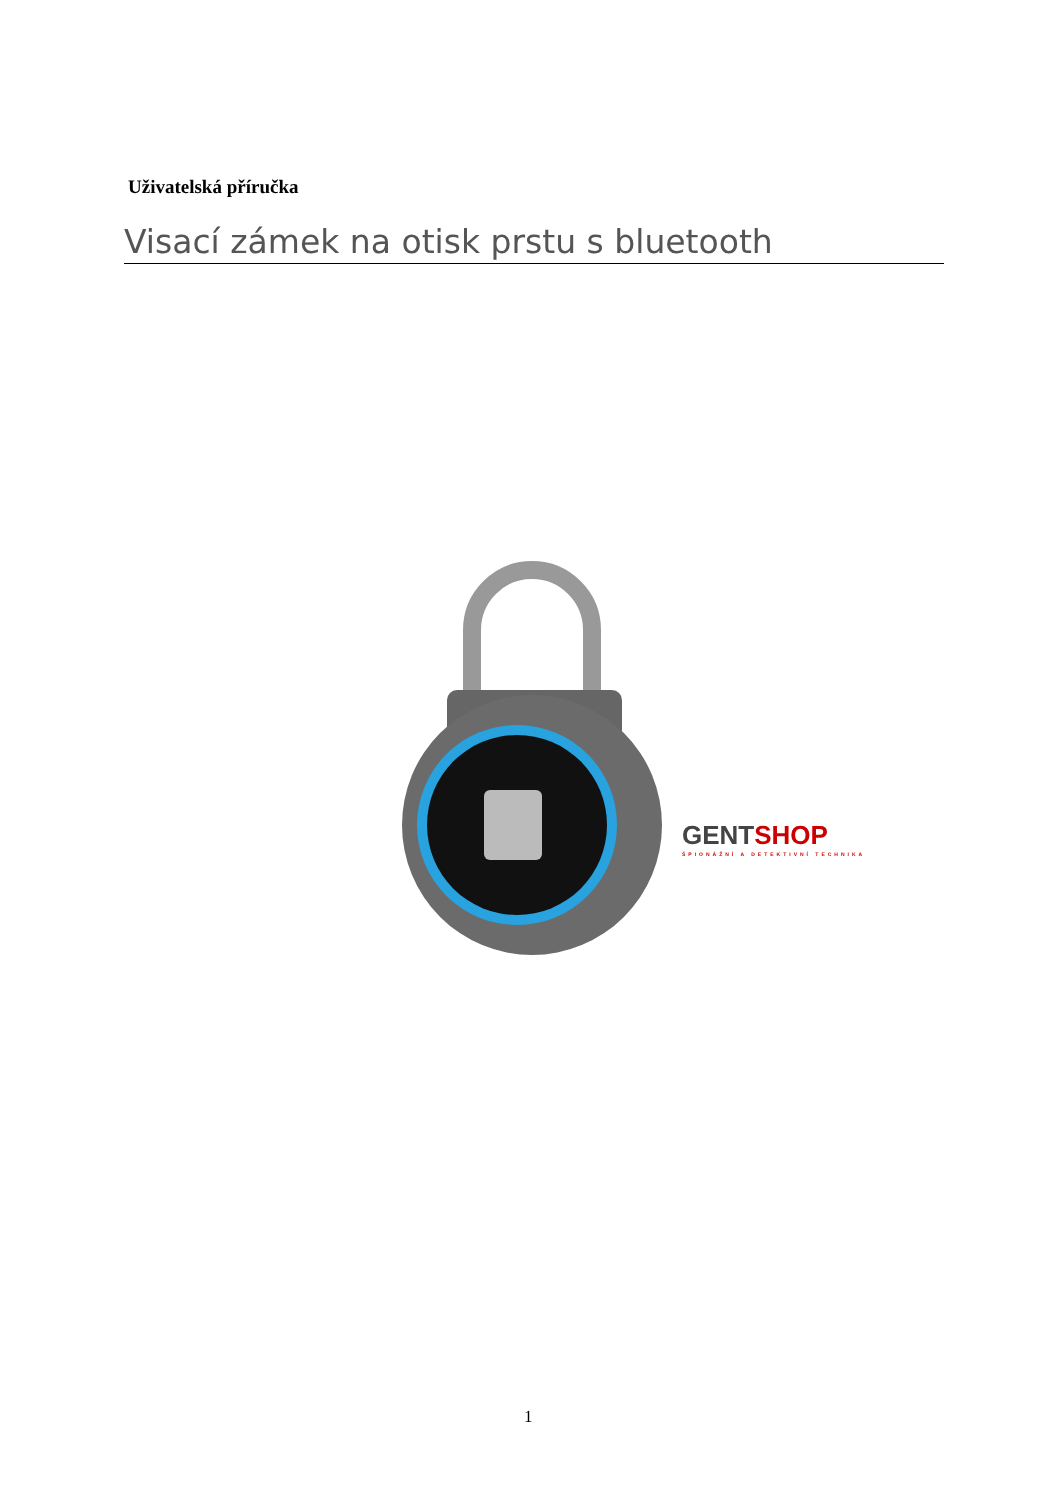Uživatelská příručka
Visací zámek na otisk prstu s bluetooth
GENT SHOP
ŠPIONÁŽNÍ A DETEKTIVNÍ TECHNIKA
1